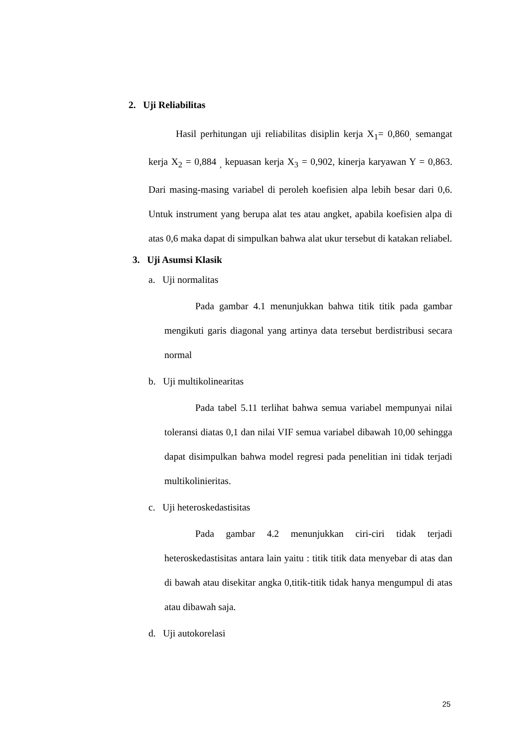2. Uji Reliabilitas
Hasil perhitungan uji reliabilitas disiplin kerja X<sub>1</sub>= 0,860<sub>,</sub> semangat kerja X<sub>2</sub> = 0,884 <sub>,</sub> kepuasan kerja X<sub>3</sub> = 0,902, kinerja karyawan Y = 0,863. Dari masing-masing variabel di peroleh koefisien alpa lebih besar dari 0,6. Untuk instrument yang berupa alat tes atau angket, apabila koefisien alpa di atas 0,6 maka dapat di simpulkan bahwa alat ukur tersebut di katakan reliabel.
3. Uji Asumsi Klasik
a. Uji normalitas
Pada gambar 4.1 menunjukkan bahwa titik titik pada gambar mengikuti garis diagonal yang artinya data tersebut berdistribusi secara normal
b. Uji multikolinearitas
Pada tabel 5.11 terlihat bahwa semua variabel mempunyai nilai toleransi diatas 0,1 dan nilai VIF semua variabel dibawah 10,00 sehingga dapat disimpulkan bahwa model regresi pada penelitian ini tidak terjadi multikolinieritas.
c. Uji heteroskedastisitas
Pada gambar 4.2 menunjukkan ciri-ciri tidak terjadi heteroskedastisitas antara lain yaitu : titik titik data menyebar di atas dan di bawah atau disekitar angka 0,titik-titik tidak hanya mengumpul di atas atau dibawah saja.
d. Uji autokorelasi
25